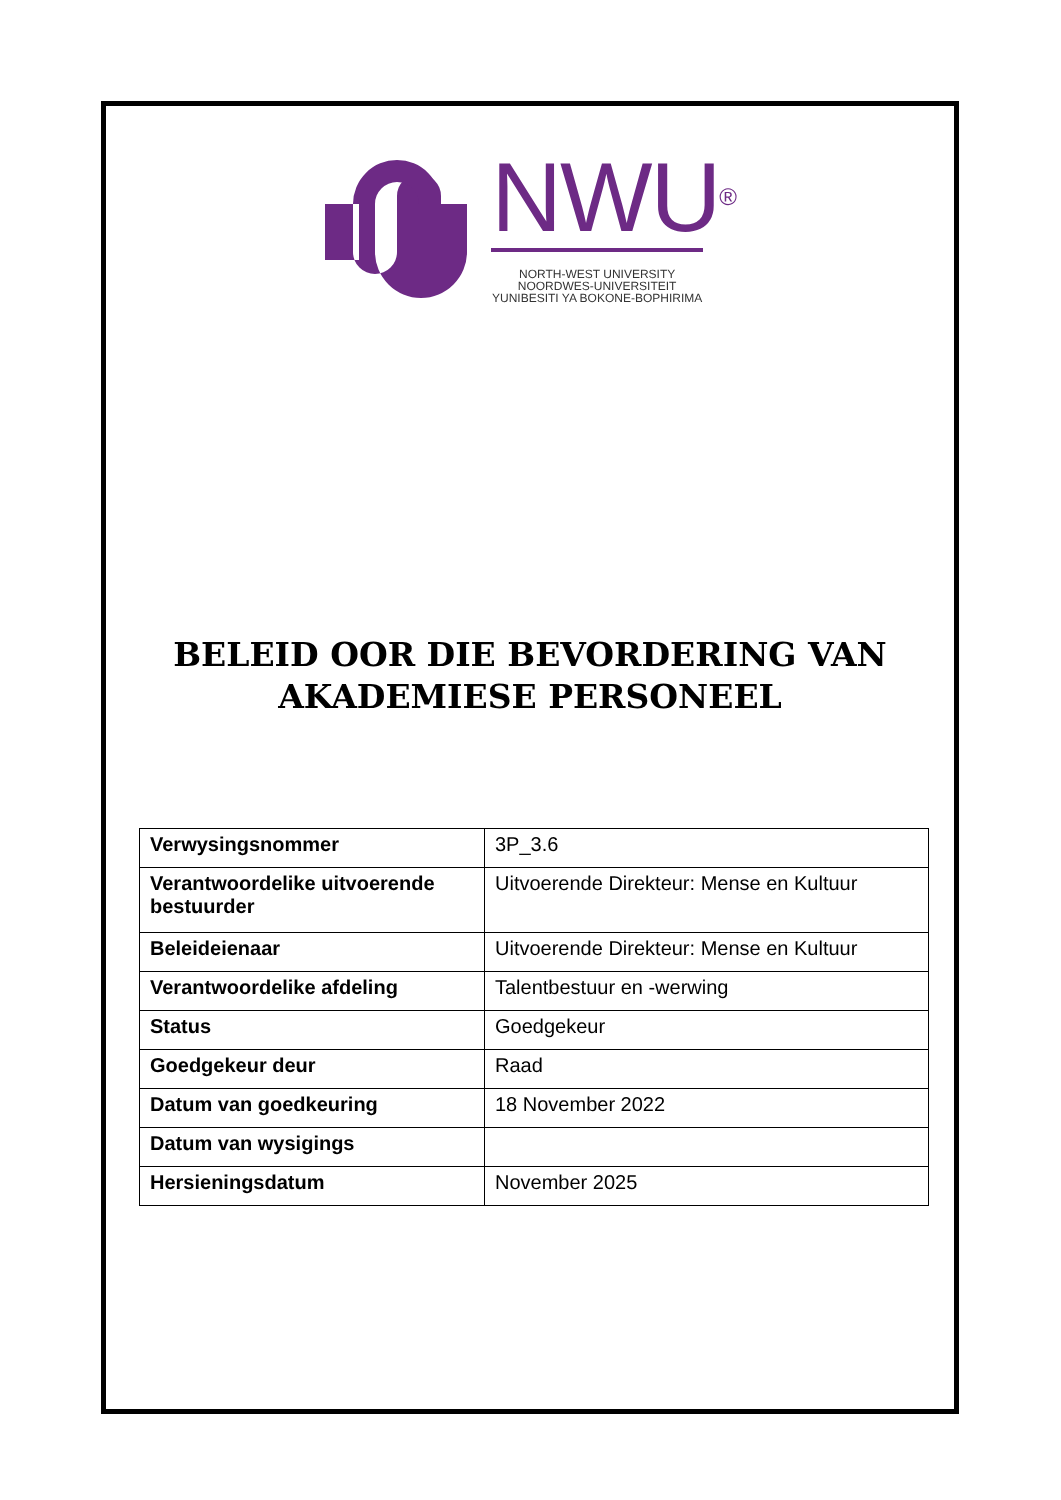NWU®
NORTH-WEST UNIVERSITY
NOORDWES-UNIVERSITEIT
YUNIBESITI YA BOKONE-BOPHIRIMA
BELEID OOR DIE BEVORDERING VAN
AKADEMIESE PERSONEEL
| Verwysingsnommer | 3P_3.6 |
| Verantwoordelike uitvoerende bestuurder | Uitvoerende Direkteur: Mense en Kultuur |
| Beleideienaar | Uitvoerende Direkteur: Mense en Kultuur |
| Verantwoordelike afdeling | Talentbestuur en -werwing |
| Status | Goedgekeur |
| Goedgekeur deur | Raad |
| Datum van goedkeuring | 18 November 2022 |
| Datum van wysigings | |
| Hersieningsdatum | November 2025 |